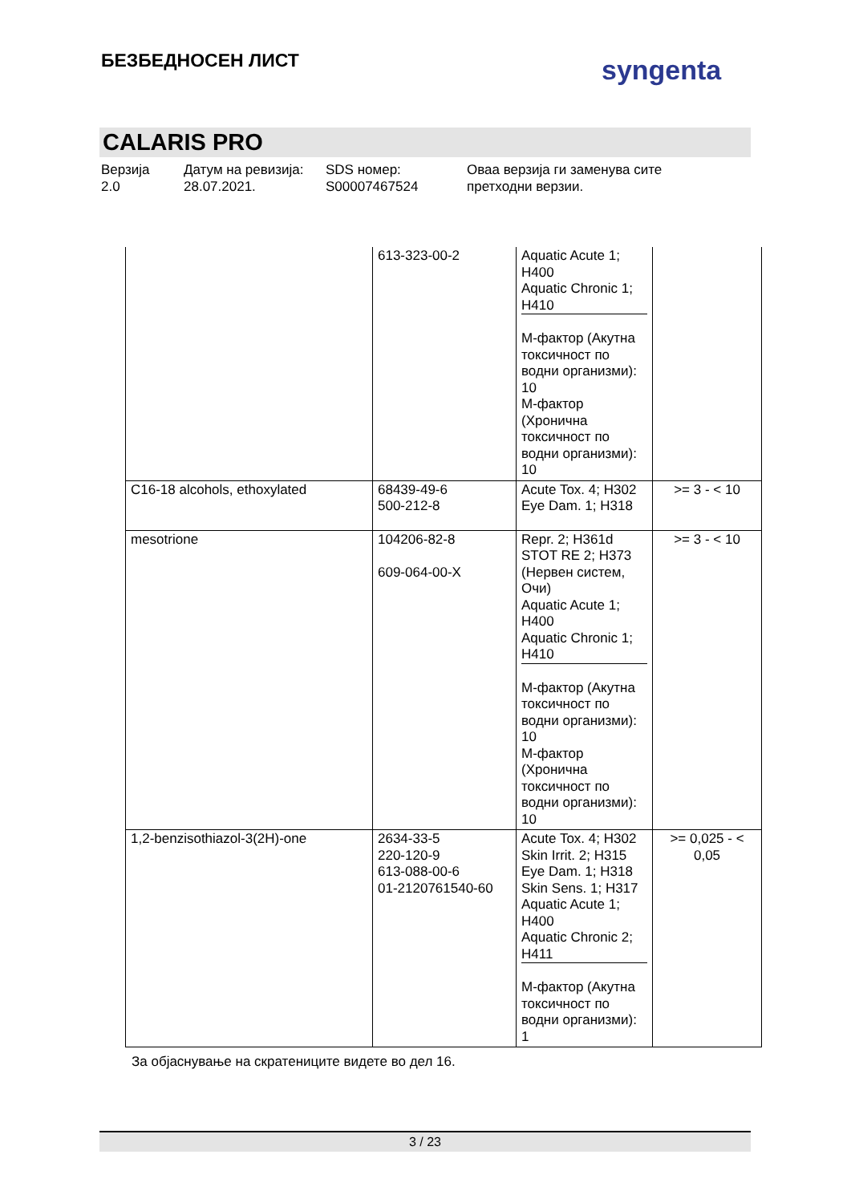БЕЗБЕДНОСЕН ЛИСТ syngenta
CALARIS PRO
Верзија
2.0
Датум на ревизија:
28.07.2021.
SDS номер:
S00007467524
Оваа верзија ги заменува сите
претходни верзии.
| | 613-323-00-2 | Aquatic Acute 1; H400 Aquatic Chronic 1; H410 М-фактор (Акутна токсичност по водни организми): 10 М-фактор (Хронична токсичност по водни организми): 10 | |
| C16-18 alcohols, ethoxylated | 68439-49-6 500-212-8 | Acute Tox. 4; H302 Eye Dam. 1; H318 | >= 3 - < 10 |
| mesotrione | 104206-82-8 609-064-00-X | Repr. 2; H361d STOT RE 2; H373 (Нервен систем, Очи) Aquatic Acute 1; H400 Aquatic Chronic 1; H410 М-фактор (Акутна токсичност по водни организми): 10 М-фактор (Хронична токсичност по водни организми): 10 | >= 3 - < 10 |
| 1,2-benzisothiazol-3(2H)-one | 2634-33-5 220-120-9 613-088-00-6 01-2120761540-60 | Acute Tox. 4; H302 Skin Irrit. 2; H315 Eye Dam. 1; H318 Skin Sens. 1; H317 Aquatic Acute 1; H400 Aquatic Chronic 2; H411 М-фактор (Акутна токсичност по водни организми): 1 | >= 0,025 - < 0,05 |
За објаснување на скратениците видете во дел 16.
3 / 23